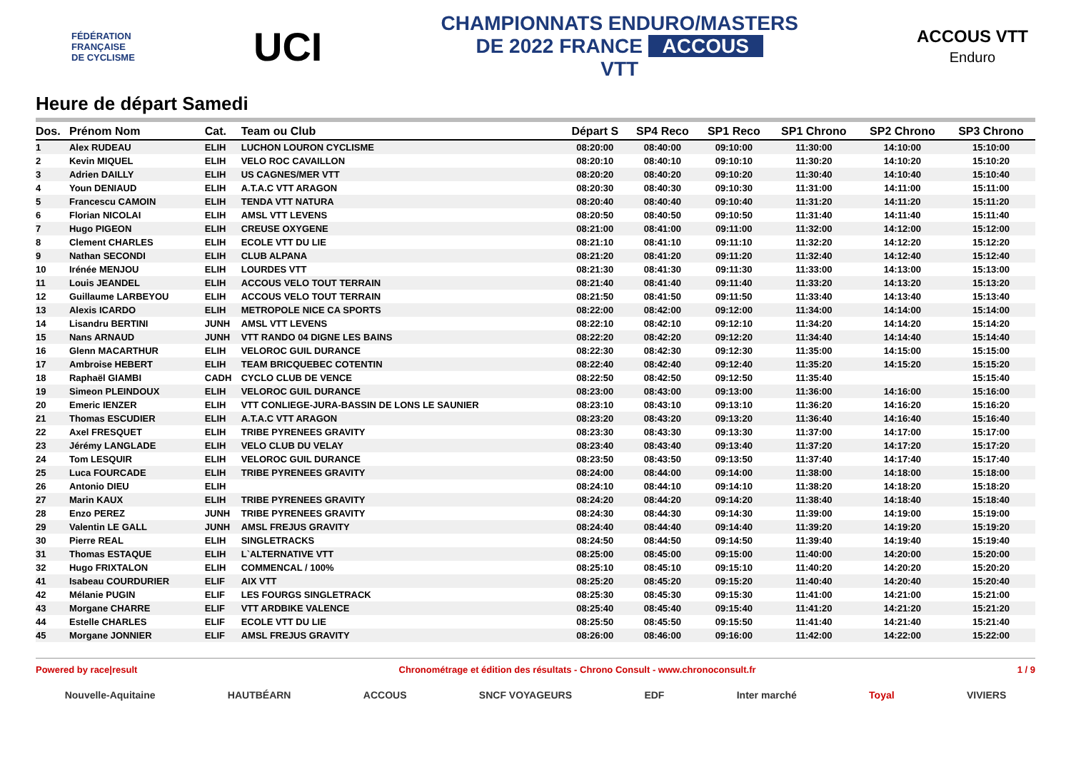FÉDÉRATION
FRANÇAISE
DE CYCLISME
UCI
CHAMPIONNATS ENDURO/MASTERS
DE 2022 FRANCE ACCOUS
VTT
ACCOUS VTT
Enduro
Heure de départ Samedi
| Dos. | Prénom Nom | Cat. | Team ou Club | Départ S | SP4 Reco | SP1 Reco | SP1 Chrono | SP2 Chrono | SP3 Chrono |
| --- | --- | --- | --- | --- | --- | --- | --- | --- | --- |
| 1 | Alex RUDEAU | ELIH | LUCHON LOURON CYCLISME | 08:20:00 | 08:40:00 | 09:10:00 | 11:30:00 | 14:10:00 | 15:10:00 |
| 2 | Kevin MIQUEL | ELIH | VELO ROC CAVAILLON | 08:20:10 | 08:40:10 | 09:10:10 | 11:30:20 | 14:10:20 | 15:10:20 |
| 3 | Adrien DAILLY | ELIH | US CAGNES/MER VTT | 08:20:20 | 08:40:20 | 09:10:20 | 11:30:40 | 14:10:40 | 15:10:40 |
| 4 | Youn DENIAUD | ELIH | A.T.A.C VTT ARAGON | 08:20:30 | 08:40:30 | 09:10:30 | 11:31:00 | 14:11:00 | 15:11:00 |
| 5 | Francescu CAMOIN | ELIH | TENDA VTT NATURA | 08:20:40 | 08:40:40 | 09:10:40 | 11:31:20 | 14:11:20 | 15:11:20 |
| 6 | Florian NICOLAI | ELIH | AMSL VTT LEVENS | 08:20:50 | 08:40:50 | 09:10:50 | 11:31:40 | 14:11:40 | 15:11:40 |
| 7 | Hugo PIGEON | ELIH | CREUSE OXYGENE | 08:21:00 | 08:41:00 | 09:11:00 | 11:32:00 | 14:12:00 | 15:12:00 |
| 8 | Clement CHARLES | ELIH | ECOLE VTT DU LIE | 08:21:10 | 08:41:10 | 09:11:10 | 11:32:20 | 14:12:20 | 15:12:20 |
| 9 | Nathan SECONDI | ELIH | CLUB ALPANA | 08:21:20 | 08:41:20 | 09:11:20 | 11:32:40 | 14:12:40 | 15:12:40 |
| 10 | Irénée MENJOU | ELIH | LOURDES VTT | 08:21:30 | 08:41:30 | 09:11:30 | 11:33:00 | 14:13:00 | 15:13:00 |
| 11 | Louis JEANDEL | ELIH | ACCOUS VELO TOUT TERRAIN | 08:21:40 | 08:41:40 | 09:11:40 | 11:33:20 | 14:13:20 | 15:13:20 |
| 12 | Guillaume LARBEYOU | ELIH | ACCOUS VELO TOUT TERRAIN | 08:21:50 | 08:41:50 | 09:11:50 | 11:33:40 | 14:13:40 | 15:13:40 |
| 13 | Alexis ICARDO | ELIH | METROPOLE NICE CA SPORTS | 08:22:00 | 08:42:00 | 09:12:00 | 11:34:00 | 14:14:00 | 15:14:00 |
| 14 | Lisandru BERTINI | JUNH | AMSL VTT LEVENS | 08:22:10 | 08:42:10 | 09:12:10 | 11:34:20 | 14:14:20 | 15:14:20 |
| 15 | Nans ARNAUD | JUNH | VTT RANDO 04 DIGNE LES BAINS | 08:22:20 | 08:42:20 | 09:12:20 | 11:34:40 | 14:14:40 | 15:14:40 |
| 16 | Glenn MACARTHUR | ELIH | VELOROC GUIL DURANCE | 08:22:30 | 08:42:30 | 09:12:30 | 11:35:00 | 14:15:00 | 15:15:00 |
| 17 | Ambroise HEBERT | ELIH | TEAM BRICQUEBEC COTENTIN | 08:22:40 | 08:42:40 | 09:12:40 | 11:35:20 | 14:15:20 | 15:15:20 |
| 18 | Raphaël GIAMBI | CADH | CYCLO CLUB DE VENCE | 08:22:50 | 08:42:50 | 09:12:50 | 11:35:40 | | 15:15:40 |
| 19 | Simeon PLEINDOUX | ELIH | VELOROC GUIL DURANCE | 08:23:00 | 08:43:00 | 09:13:00 | 11:36:00 | 14:16:00 | 15:16:00 |
| 20 | Emeric IENZER | ELIH | VTT CONLIEGE-JURA-BASSIN DE LONS LE SAUNIER | 08:23:10 | 08:43:10 | 09:13:10 | 11:36:20 | 14:16:20 | 15:16:20 |
| 21 | Thomas ESCUDIER | ELIH | A.T.A.C VTT ARAGON | 08:23:20 | 08:43:20 | 09:13:20 | 11:36:40 | 14:16:40 | 15:16:40 |
| 22 | Axel FRESQUET | ELIH | TRIBE PYRENEES GRAVITY | 08:23:30 | 08:43:30 | 09:13:30 | 11:37:00 | 14:17:00 | 15:17:00 |
| 23 | Jérémy LANGLADE | ELIH | VELO CLUB DU VELAY | 08:23:40 | 08:43:40 | 09:13:40 | 11:37:20 | 14:17:20 | 15:17:20 |
| 24 | Tom LESQUIR | ELIH | VELOROC GUIL DURANCE | 08:23:50 | 08:43:50 | 09:13:50 | 11:37:40 | 14:17:40 | 15:17:40 |
| 25 | Luca FOURCADE | ELIH | TRIBE PYRENEES GRAVITY | 08:24:00 | 08:44:00 | 09:14:00 | 11:38:00 | 14:18:00 | 15:18:00 |
| 26 | Antonio DIEU | ELIH | | 08:24:10 | 08:44:10 | 09:14:10 | 11:38:20 | 14:18:20 | 15:18:20 |
| 27 | Marin KAUX | ELIH | TRIBE PYRENEES GRAVITY | 08:24:20 | 08:44:20 | 09:14:20 | 11:38:40 | 14:18:40 | 15:18:40 |
| 28 | Enzo PEREZ | JUNH | TRIBE PYRENEES GRAVITY | 08:24:30 | 08:44:30 | 09:14:30 | 11:39:00 | 14:19:00 | 15:19:00 |
| 29 | Valentin LE GALL | JUNH | AMSL FREJUS GRAVITY | 08:24:40 | 08:44:40 | 09:14:40 | 11:39:20 | 14:19:20 | 15:19:20 |
| 30 | Pierre REAL | ELIH | SINGLETRACKS | 08:24:50 | 08:44:50 | 09:14:50 | 11:39:40 | 14:19:40 | 15:19:40 |
| 31 | Thomas ESTAQUE | ELIH | L`ALTERNATIVE VTT | 08:25:00 | 08:45:00 | 09:15:00 | 11:40:00 | 14:20:00 | 15:20:00 |
| 32 | Hugo FRIXTALON | ELIH | COMMENCAL / 100% | 08:25:10 | 08:45:10 | 09:15:10 | 11:40:20 | 14:20:20 | 15:20:20 |
| 41 | Isabeau COURDURIER | ELIF | AIX VTT | 08:25:20 | 08:45:20 | 09:15:20 | 11:40:40 | 14:20:40 | 15:20:40 |
| 42 | Mélanie PUGIN | ELIF | LES FOURGS SINGLETRACK | 08:25:30 | 08:45:30 | 09:15:30 | 11:41:00 | 14:21:00 | 15:21:00 |
| 43 | Morgane CHARRE | ELIF | VTT ARDBIKE VALENCE | 08:25:40 | 08:45:40 | 09:15:40 | 11:41:20 | 14:21:20 | 15:21:20 |
| 44 | Estelle CHARLES | ELIF | ECOLE VTT DU LIE | 08:25:50 | 08:45:50 | 09:15:50 | 11:41:40 | 14:21:40 | 15:21:40 |
| 45 | Morgane JONNIER | ELIF | AMSL FREJUS GRAVITY | 08:26:00 | 08:46:00 | 09:16:00 | 11:42:00 | 14:22:00 | 15:22:00 |
Powered by race|result Chronométrage et édition des résultats - Chrono Consult - www.chronoconsult.fr 1 / 9
Nouvelle-Aquitaine HAUTBÉARN ACCOUS SNCF VOYAGEURS EDF Inter marché Toyal VIVIERS